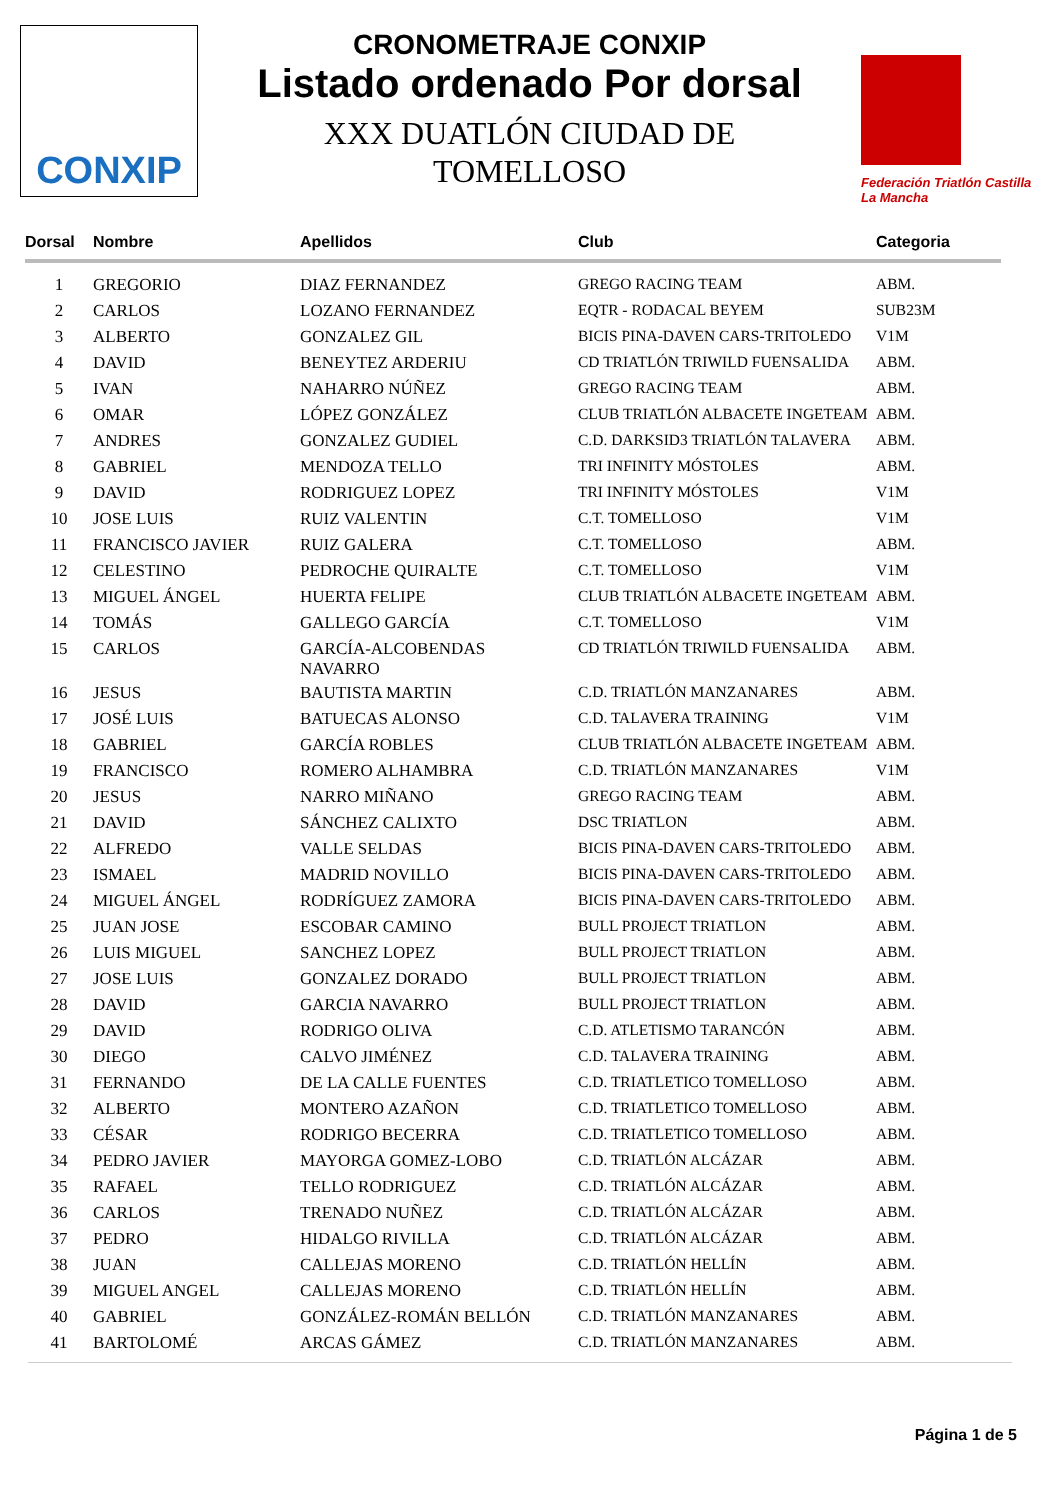CONXIP
CRONOMETRAJE CONXIP
Listado ordenado Por dorsal
XXX DUATLÓN CIUDAD DE
TOMELLOSO
Federación Triatlón Castilla La Mancha
| Dorsal | Nombre | Apellidos | Club | Categoria |
| --- | --- | --- | --- | --- |
| 1 | GREGORIO | DIAZ FERNANDEZ | GREGO RACING TEAM | ABM. |
| 2 | CARLOS | LOZANO FERNANDEZ | EQTR - RODACAL BEYEM | SUB23M |
| 3 | ALBERTO | GONZALEZ GIL | BICIS PINA-DAVEN CARS-TRITOLEDO | V1M |
| 4 | DAVID | BENEYTEZ ARDERIU | CD TRIATLÓN TRIWILD FUENSALIDA | ABM. |
| 5 | IVAN | NAHARRO NÚÑEZ | GREGO RACING TEAM | ABM. |
| 6 | OMAR | LÓPEZ GONZÁLEZ | CLUB TRIATLÓN ALBACETE INGETEAM | ABM. |
| 7 | ANDRES | GONZALEZ GUDIEL | C.D. DARKSID3 TRIATLÓN TALAVERA | ABM. |
| 8 | GABRIEL | MENDOZA TELLO | TRI INFINITY MÓSTOLES | ABM. |
| 9 | DAVID | RODRIGUEZ LOPEZ | TRI INFINITY MÓSTOLES | V1M |
| 10 | JOSE LUIS | RUIZ VALENTIN | C.T. TOMELLOSO | V1M |
| 11 | FRANCISCO JAVIER | RUIZ GALERA | C.T. TOMELLOSO | ABM. |
| 12 | CELESTINO | PEDROCHE QUIRALTE | C.T. TOMELLOSO | V1M |
| 13 | MIGUEL ÁNGEL | HUERTA FELIPE | CLUB TRIATLÓN ALBACETE INGETEAM | ABM. |
| 14 | TOMÁS | GALLEGO GARCÍA | C.T. TOMELLOSO | V1M |
| 15 | CARLOS | GARCÍA-ALCOBENDAS NAVARRO | CD TRIATLÓN TRIWILD FUENSALIDA | ABM. |
| 16 | JESUS | BAUTISTA MARTIN | C.D. TRIATLÓN MANZANARES | ABM. |
| 17 | JOSÉ LUIS | BATUECAS ALONSO | C.D. TALAVERA TRAINING | V1M |
| 18 | GABRIEL | GARCÍA ROBLES | CLUB TRIATLÓN ALBACETE INGETEAM | ABM. |
| 19 | FRANCISCO | ROMERO ALHAMBRA | C.D. TRIATLÓN MANZANARES | V1M |
| 20 | JESUS | NARRO MIÑANO | GREGO RACING TEAM | ABM. |
| 21 | DAVID | SÁNCHEZ CALIXTO | DSC TRIATLON | ABM. |
| 22 | ALFREDO | VALLE SELDAS | BICIS PINA-DAVEN CARS-TRITOLEDO | ABM. |
| 23 | ISMAEL | MADRID NOVILLO | BICIS PINA-DAVEN CARS-TRITOLEDO | ABM. |
| 24 | MIGUEL ÁNGEL | RODRÍGUEZ ZAMORA | BICIS PINA-DAVEN CARS-TRITOLEDO | ABM. |
| 25 | JUAN JOSE | ESCOBAR CAMINO | BULL PROJECT TRIATLON | ABM. |
| 26 | LUIS MIGUEL | SANCHEZ LOPEZ | BULL PROJECT TRIATLON | ABM. |
| 27 | JOSE LUIS | GONZALEZ DORADO | BULL PROJECT TRIATLON | ABM. |
| 28 | DAVID | GARCIA NAVARRO | BULL PROJECT TRIATLON | ABM. |
| 29 | DAVID | RODRIGO OLIVA | C.D. ATLETISMO TARANCÓN | ABM. |
| 30 | DIEGO | CALVO JIMÉNEZ | C.D. TALAVERA TRAINING | ABM. |
| 31 | FERNANDO | DE LA CALLE FUENTES | C.D. TRIATLETICO TOMELLOSO | ABM. |
| 32 | ALBERTO | MONTERO AZAÑON | C.D. TRIATLETICO TOMELLOSO | ABM. |
| 33 | CÉSAR | RODRIGO BECERRA | C.D. TRIATLETICO TOMELLOSO | ABM. |
| 34 | PEDRO JAVIER | MAYORGA GOMEZ-LOBO | C.D. TRIATLÓN ALCÁZAR | ABM. |
| 35 | RAFAEL | TELLO RODRIGUEZ | C.D. TRIATLÓN ALCÁZAR | ABM. |
| 36 | CARLOS | TRENADO NUÑEZ | C.D. TRIATLÓN ALCÁZAR | ABM. |
| 37 | PEDRO | HIDALGO RIVILLA | C.D. TRIATLÓN ALCÁZAR | ABM. |
| 38 | JUAN | CALLEJAS MORENO | C.D. TRIATLÓN HELLÍN | ABM. |
| 39 | MIGUEL ANGEL | CALLEJAS MORENO | C.D. TRIATLÓN HELLÍN | ABM. |
| 40 | GABRIEL | GONZÁLEZ-ROMÁN BELLÓN | C.D. TRIATLÓN MANZANARES | ABM. |
| 41 | BARTOLOMÉ | ARCAS GÁMEZ | C.D. TRIATLÓN MANZANARES | ABM. |
Página 1 de 5